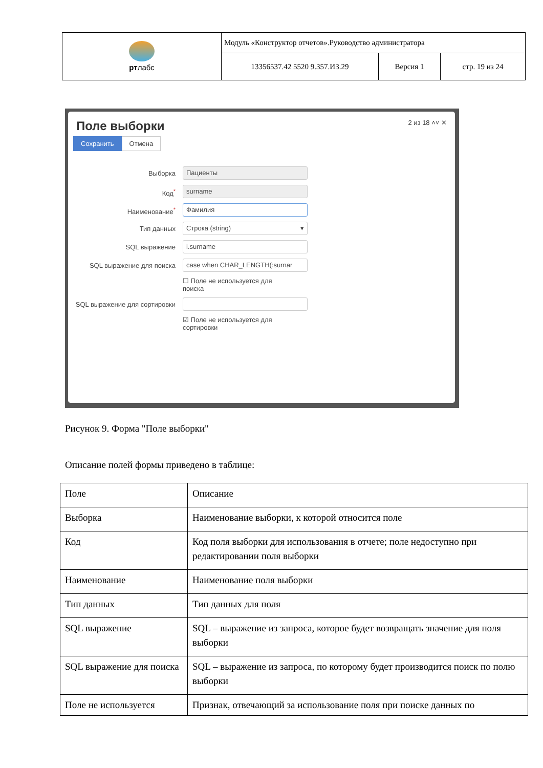| рт лабс | Модуль «Конструктор отчетов».Руководство администратора | | |
| | 13356537.42 5520 9.357.ИЗ.29 | Версия 1 | стр. 19 из 24 |
Поле выборки 2 из 18 ˄˅ ✕
Сохранить Отмена
Выборка
Пациенты
Код<sup>*</sup>
surname
Наименование<sup>*</sup>
Фамилия
Тип данных
Строка (string) ▾
SQL выражение
i.surname
SQL выражение для поиска
case when CHAR_LENGTH(:surnar
☐ Поле не используется для
поиска
SQL выражение для сортировки
☑ Поле не используется для
сортировки
Рисунок 9. Форма "Поле выборки"
Описание полей формы приведено в таблице:
| Поле | Описание |
| Выборка | Наименование выборки, к которой относится поле |
| Код | Код поля выборки для использования в отчете; поле недоступно при редактировании поля выборки |
| Наименование | Наименование поля выборки |
| Тип данных | Тип данных для поля |
| SQL выражение | SQL – выражение из запроса, которое будет возвращать значение для поля выборки |
| SQL выражение для поиска | SQL – выражение из запроса, по которому будет производится поиск по полю выборки |
| Поле не используется | Признак, отвечающий за использование поля при поиске данных по |